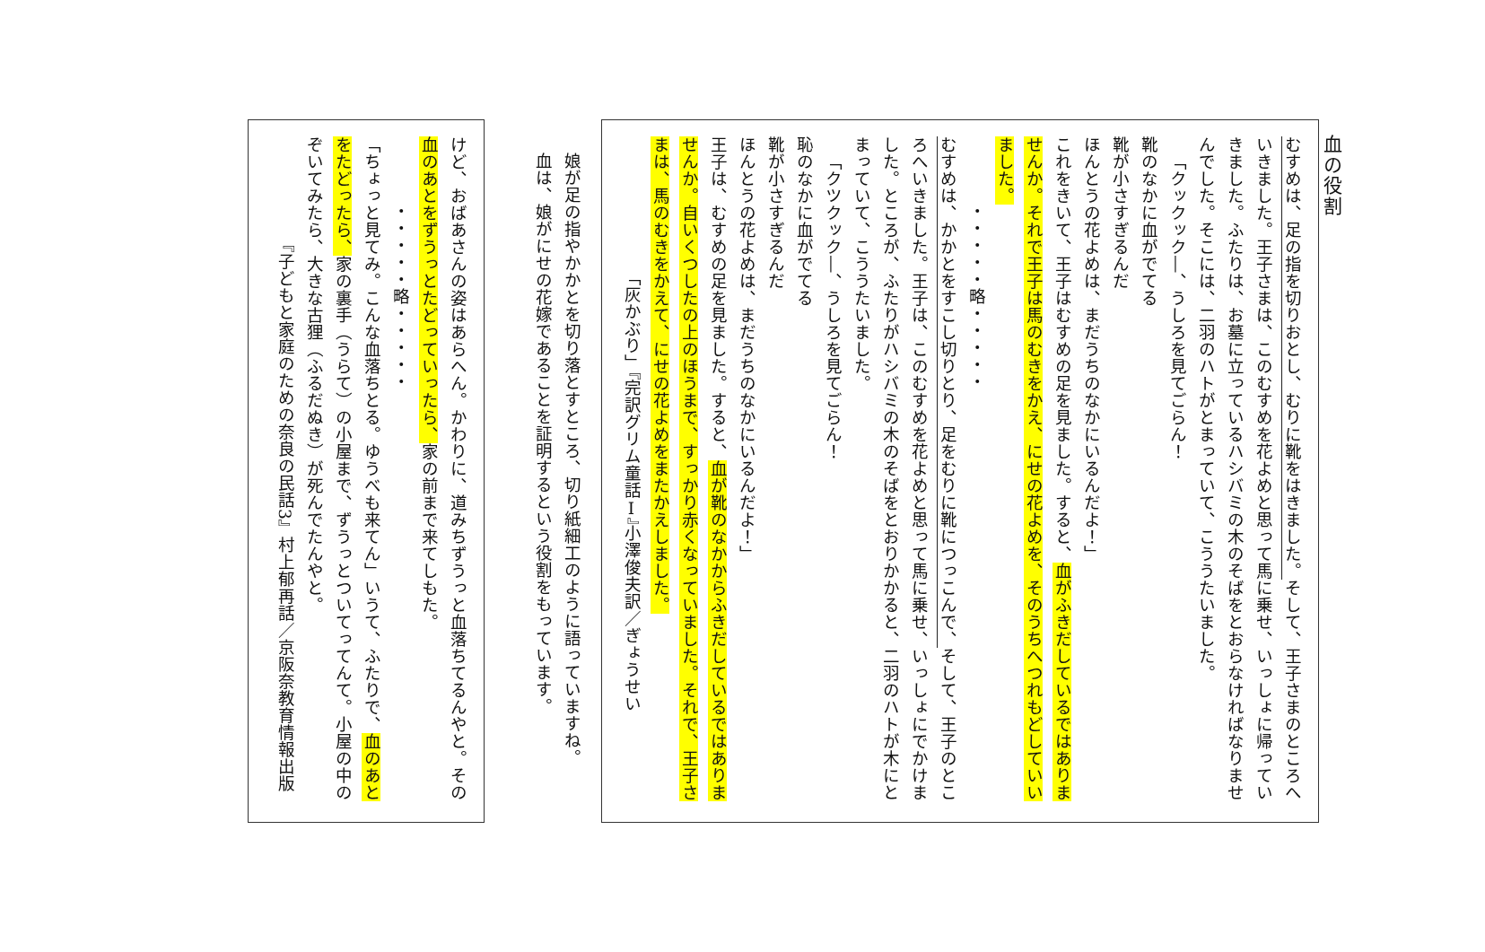血の役割
むすめは、足の指を切りおとし、むりに靴をはきました。そして、王子さまのところへいきました。王子さまは、このむすめを花よめと思って馬に乗せ、いっしょに帰っていきました。ふたりは、お墓に立っているハシバミの木のそばをとおらなければなりませんでした。そこには、二羽のハトがとまっていて、こううたいました。
「クックック―、うしろを見てごらん！
靴のなかに血がでてる
靴が小さすぎるんだ
ほんとうの花よめは、まだうちのなかにいるんだよ！」
これをきいて、王子はむすめの足を見ました。すると、血がふきだしているではありませんか。それで王子は馬のむきをかえ、にせの花よめを、そのうちへつれもどしていいました。
・・・・・略・・・・・
むすめは、かかとをすこし切りとり、足をむりに靴につっこんで、そして、王子のところへいきました。王子は、このむすめを花よめと思って馬に乗せ、いっしょにでかけました。ところが、ふたりがハシバミの木のそばをとおりかかると、二羽のハトが木にとまっていて、こううたいました。
「クツクック―、うしろを見てごらん！
恥のなかに血がでてる
靴が小さすぎるんだ
ほんとうの花よめは、まだうちのなかにいるんだよ！」
王子は、むすめの足を見ました。すると、血が靴のなかからふきだしているではありませんか。自いくつしたの上のほうまで、すっかり赤くなっていました。それで、王子さまは、馬のむきをかえて、にせの花よめをまたかえしました。
「灰かぶり」『完訳グリム童話Ⅰ』小澤俊夫訳／ぎょうせい
娘が足の指やかかとを切り落とすところ、切り紙細工のように語っていますね。血は、娘がにせの花嫁であることを証明するという役割をもっています。
けど、おばあさんの姿はあらへん。かわりに、道みちずうっと血落ちてるんやと。その血のあとをずうっとたどっていったら、家の前まで来てしもた。
・・・・・略・・・・・
「ちょっと見てみ。こんな血落ちとる。ゆうべも来てん」いうて、ふたりで、血のあとをたどったら、家の裏手（うらて）の小屋まで、ずうっとついてってんて。小屋の中のぞいてみたら、大きな古狸（ふるだぬき）が死んでたんやと。
『子どもと家庭のための奈良の民話3』村上郁再話／京阪奈教育情報出版